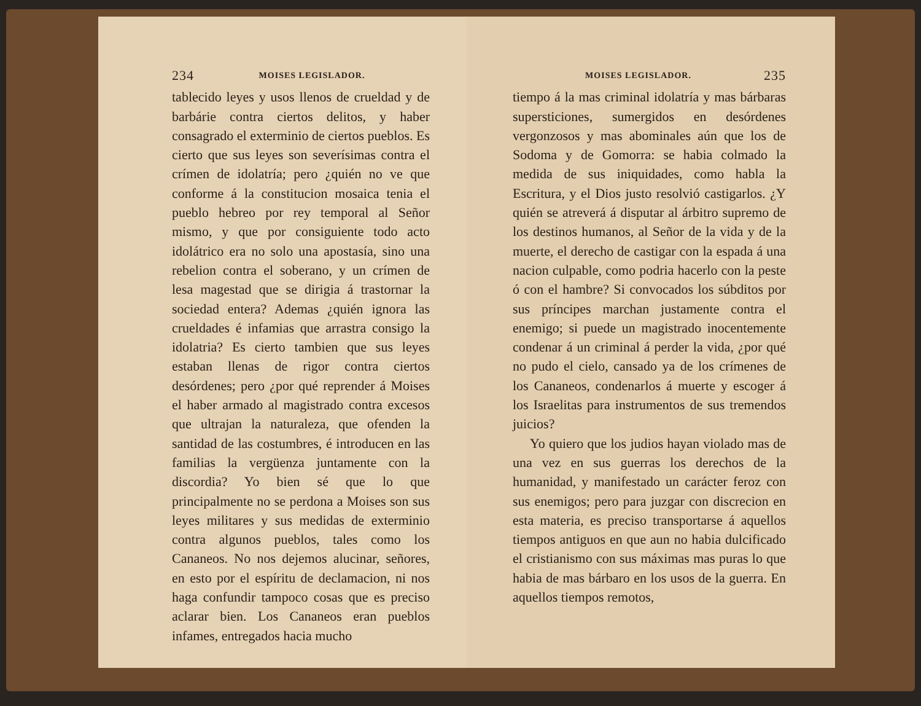234 MOISES LEGISLADOR.
tablecido leyes y usos llenos de crueldad y de barbárie contra ciertos delitos, y haber consagrado el exterminio de ciertos pueblos. Es cierto que sus leyes son severísimas contra el crímen de idolatría; pero ¿quién no ve que conforme á la constitucion mosaica tenia el pueblo hebreo por rey temporal al Señor mismo, y que por consiguiente todo acto idolátrico era no solo una apostasía, sino una rebelion contra el soberano, y un crímen de lesa magestad que se dirigia á trastornar la sociedad entera? Ademas ¿quién ignora las crueldades é infamias que arrastra consigo la idolatria? Es cierto tambien que sus leyes estaban llenas de rigor contra ciertos desórdenes; pero ¿por qué reprender á Moises el haber armado al magistrado contra excesos que ultrajan la naturaleza, que ofenden la santidad de las costumbres, é introducen en las familias la vergüenza juntamente con la discordia? Yo bien sé que lo que principalmente no se perdona a Moises son sus leyes militares y sus medidas de exterminio contra algunos pueblos, tales como los Cananeos. No nos dejemos alucinar, señores, en esto por el espíritu de declamacion, ni nos haga confundir tampoco cosas que es preciso aclarar bien. Los Cananeos eran pueblos infames, entregados hacia mucho
MOISES LEGISLADOR. 235
tiempo á la mas criminal idolatría y mas bárbaras supersticiones, sumergidos en desórdenes vergonzosos y mas abominales aún que los de Sodoma y de Gomorra: se habia colmado la medida de sus iniquidades, como habla la Escritura, y el Dios justo resolvió castigarlos. ¿Y quién se atreverá á disputar al árbitro supremo de los destinos humanos, al Señor de la vida y de la muerte, el derecho de castigar con la espada á una nacion culpable, como podria hacerlo con la peste ó con el hambre? Si convocados los súbditos por sus príncipes marchan justamente contra el enemigo; si puede un magistrado inocentemente condenar á un criminal á perder la vida, ¿por qué no pudo el cielo, cansado ya de los crímenes de los Cananeos, condenarlos á muerte y escoger á los Israelitas para instrumentos de sus tremendos juicios?
Yo quiero que los judios hayan violado mas de una vez en sus guerras los derechos de la humanidad, y manifestado un carácter feroz con sus enemigos; pero para juzgar con discrecion en esta materia, es preciso transportarse á aquellos tiempos antiguos en que aun no habia dulcificado el cristianismo con sus máximas mas puras lo que habia de mas bárbaro en los usos de la guerra. En aquellos tiempos remotos,